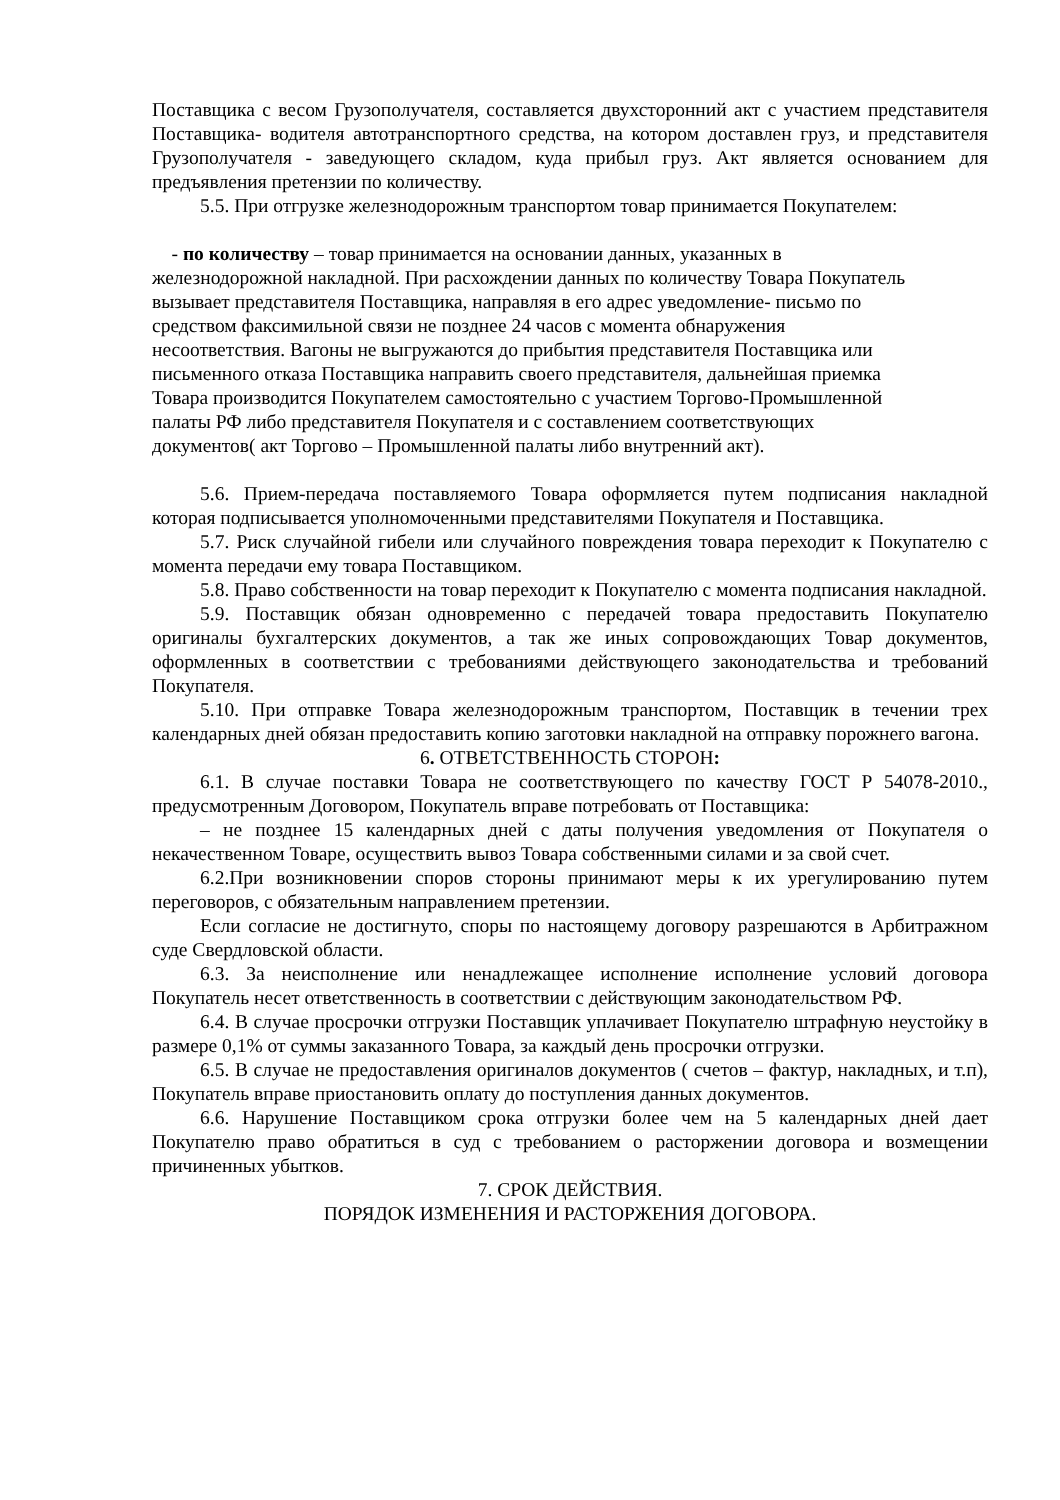Поставщика с весом Грузополучателя, составляется двухсторонний акт с участием представителя Поставщика- водителя автотранспортного средства, на котором доставлен груз, и представителя Грузополучателя - заведующего складом, куда прибыл груз. Акт является основанием для предъявления претензии по количеству.
5.5. При отгрузке железнодорожным транспортом товар принимается Покупателем:
- по количеству – товар принимается на основании данных, указанных в
железнодорожной накладной. При расхождении данных по количеству Товара Покупатель
вызывает представителя Поставщика, направляя в его адрес уведомление- письмо по
средством факсимильной связи не позднее 24 часов с момента обнаружения
несоответствия. Вагоны не выгружаются до прибытия представителя Поставщика или
письменного отказа Поставщика направить своего представителя, дальнейшая приемка
Товара производится Покупателем самостоятельно с участием Торгово-Промышленной
палаты РФ либо представителя Покупателя и с составлением соответствующих
документов( акт Торгово – Промышленной палаты либо внутренний акт).
5.6. Прием-передача поставляемого Товара оформляется путем подписания накладной которая подписывается уполномоченными представителями Покупателя и Поставщика.
5.7. Риск случайной гибели или случайного повреждения товара переходит к Покупателю с момента передачи ему товара Поставщиком.
5.8. Право собственности на товар переходит к Покупателю с момента подписания накладной.
5.9. Поставщик обязан одновременно с передачей товара предоставить Покупателю оригиналы бухгалтерских документов, а так же иных сопровождающих Товар документов, оформленных в соответствии с требованиями действующего законодательства и требований Покупателя.
5.10. При отправке Товара железнодорожным транспортом, Поставщик в течении трех календарных дней обязан предоставить копию заготовки накладной на отправку порожнего вагона.
6. ОТВЕТСТВЕННОСТЬ СТОРОН:
6.1. В случае поставки Товара не соответствующего по качеству ГОСТ Р 54078-2010., предусмотренным Договором, Покупатель вправе потребовать от Поставщика:
– не позднее 15 календарных дней с даты получения уведомления от Покупателя о некачественном Товаре, осуществить вывоз Товара собственными силами и за свой счет.
6.2.При возникновении споров стороны принимают меры к их урегулированию путем переговоров, с обязательным направлением претензии.
Если согласие не достигнуто, споры по настоящему договору разрешаются в Арбитражном суде Свердловской области.
6.3. За неисполнение или ненадлежащее исполнение исполнение условий договора Покупатель несет ответственность в соответствии с действующим законодательством РФ.
6.4. В случае просрочки отгрузки Поставщик уплачивает Покупателю штрафную неустойку в размере 0,1% от суммы заказанного Товара, за каждый день просрочки отгрузки.
6.5. В случае не предоставления оригиналов документов ( счетов – фактур, накладных, и т.п), Покупатель вправе приостановить оплату до поступления данных документов.
6.6. Нарушение Поставщиком срока отгрузки более чем на 5 календарных дней дает Покупателю право обратиться в суд с требованием о расторжении договора и возмещении причиненных убытков.
7. СРОК ДЕЙСТВИЯ.
ПОРЯДОК ИЗМЕНЕНИЯ И РАСТОРЖЕНИЯ ДОГОВОРА.